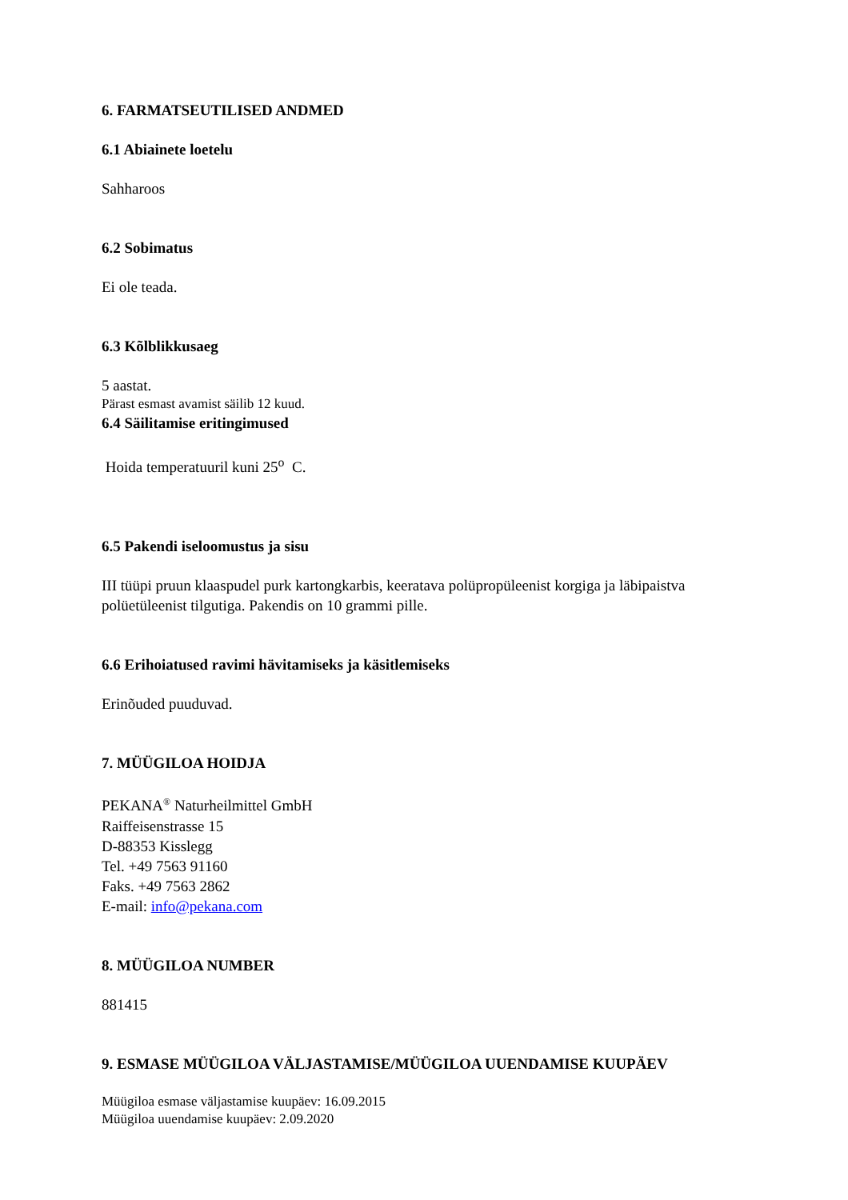6. FARMATSEUTILISED ANDMED
6.1 Abiainete loetelu
Sahharoos
6.2 Sobimatus
Ei ole teada.
6.3 Kõlblikkusaeg
5 aastat.
Pärast esmast avamist säilib 12 kuud.
6.4 Säilitamise eritingimused
Hoida temperatuuril kuni 25<sup>o</sup> C.
6.5 Pakendi iseloomustus ja sisu
III tüüpi pruun klaaspudel purk kartongkarbis, keeratava polüpropüleenist korgiga ja läbipaistva polüetüleenist tilgutiga. Pakendis on 10 grammi pille.
6.6 Erihoiatused ravimi hävitamiseks ja käsitlemiseks
Erinõuded puuduvad.
7. MÜÜGILOA HOIDJA
PEKANA<sup>®</sup> Naturheilmittel GmbH
Raiffeisenstrasse 15
D-88353 Kisslegg
Tel. +49 7563 91160
Faks. +49 7563 2862
E-mail: info@pekana.com
8. MÜÜGILOA NUMBER
881415
9. ESMASE MÜÜGILOA VÄLJASTAMISE/MÜÜGILOA UUENDAMISE KUUPÄEV
Müügiloa esmase väljastamise kuupäev: 16.09.2015
Müügiloa uuendamise kuupäev: 2.09.2020